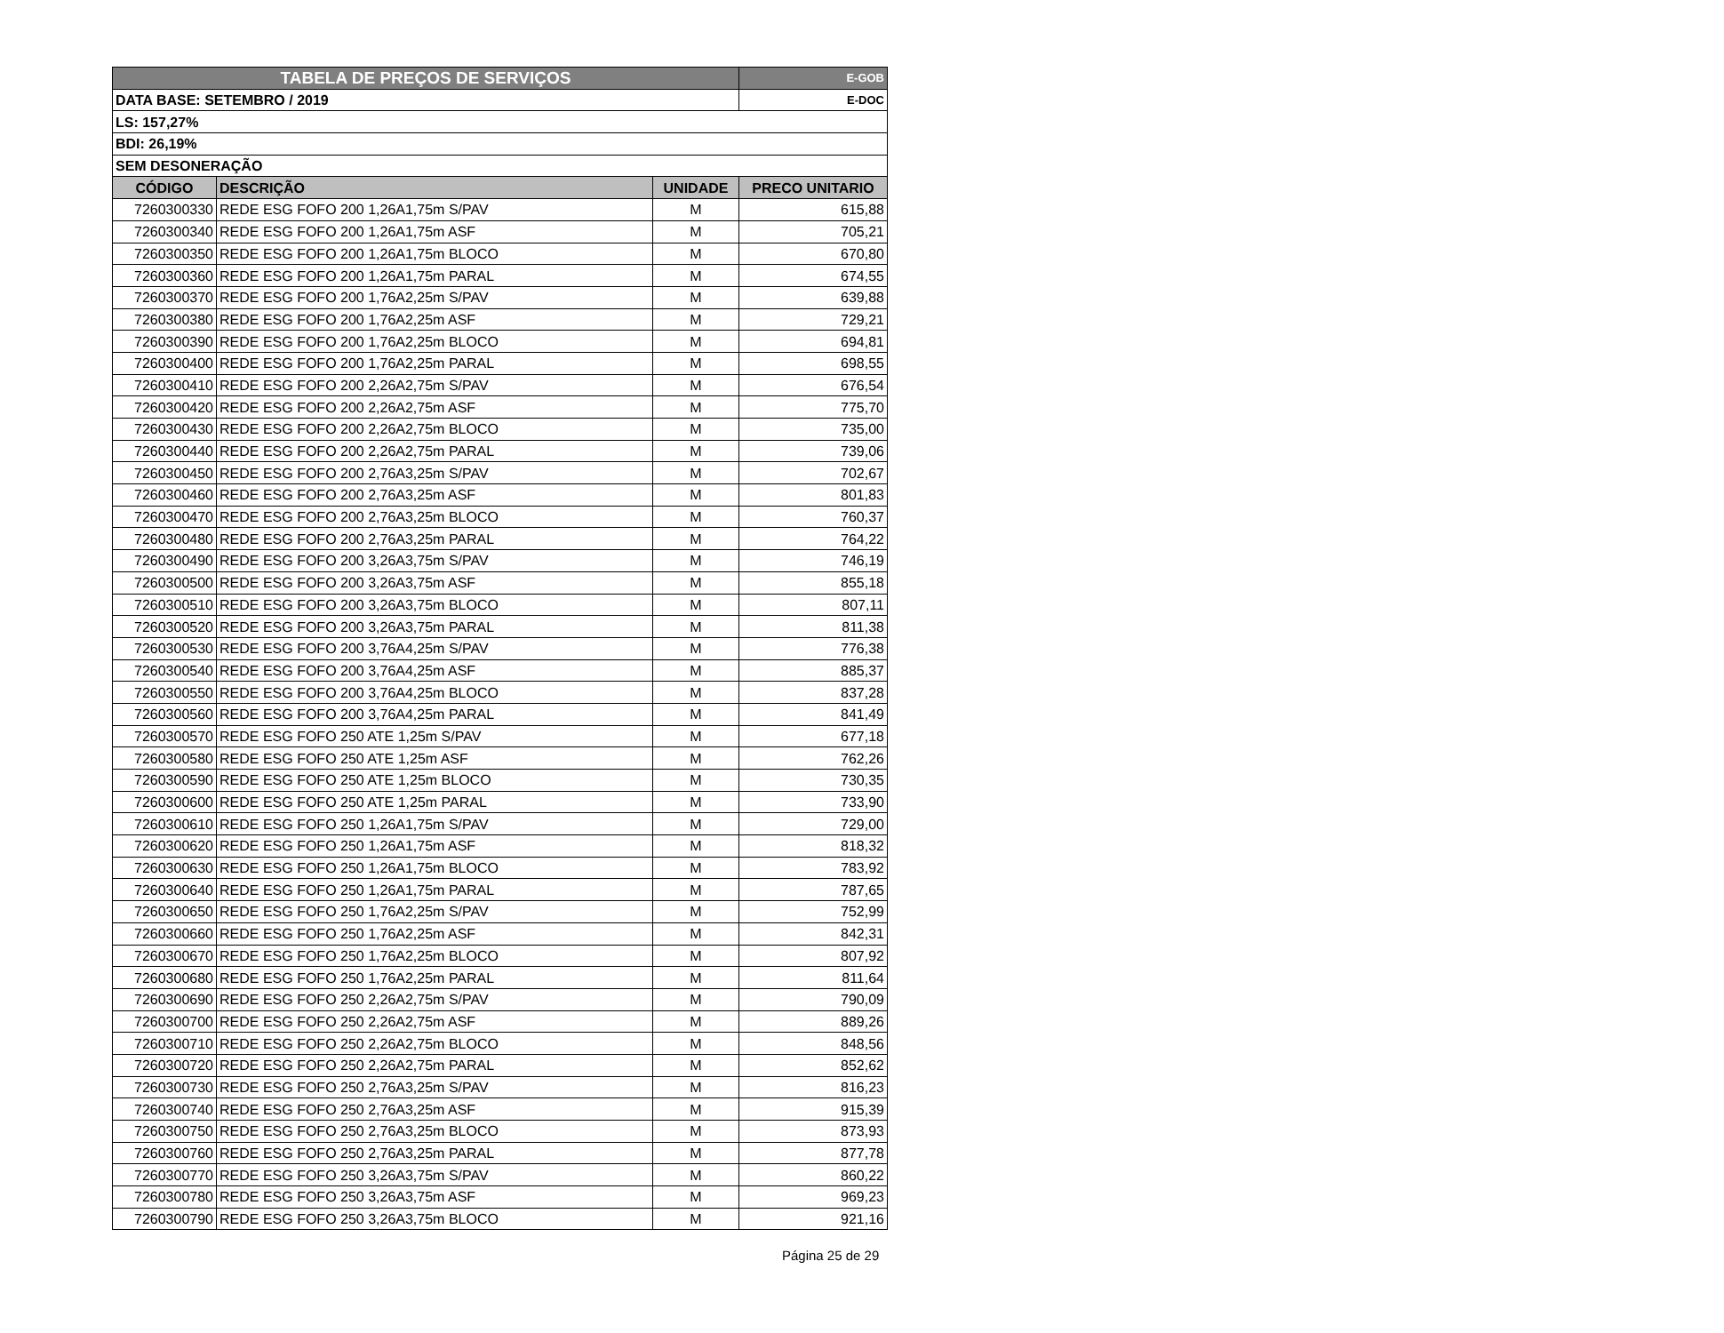| TABELA DE PREÇOS DE SERVIÇOS | | | E-GOB |
| DATA BASE: SETEMBRO / 2019 | | | E-DOC |
| LS: 157,27% | | | |
| BDI: 26,19% | | | |
| SEM DESONERAÇÃO | | | |
| CÓDIGO | DESCRIÇÃO | UNIDADE | PRECO UNITARIO |
| 7260300330 | REDE ESG FOFO 200 1,26A1,75m S/PAV | M | 615,88 |
| 7260300340 | REDE ESG FOFO 200 1,26A1,75m ASF | M | 705,21 |
| 7260300350 | REDE ESG FOFO 200 1,26A1,75m BLOCO | M | 670,80 |
| 7260300360 | REDE ESG FOFO 200 1,26A1,75m PARAL | M | 674,55 |
| 7260300370 | REDE ESG FOFO 200 1,76A2,25m S/PAV | M | 639,88 |
| 7260300380 | REDE ESG FOFO 200 1,76A2,25m ASF | M | 729,21 |
| 7260300390 | REDE ESG FOFO 200 1,76A2,25m BLOCO | M | 694,81 |
| 7260300400 | REDE ESG FOFO 200 1,76A2,25m PARAL | M | 698,55 |
| 7260300410 | REDE ESG FOFO 200 2,26A2,75m S/PAV | M | 676,54 |
| 7260300420 | REDE ESG FOFO 200 2,26A2,75m ASF | M | 775,70 |
| 7260300430 | REDE ESG FOFO 200 2,26A2,75m BLOCO | M | 735,00 |
| 7260300440 | REDE ESG FOFO 200 2,26A2,75m PARAL | M | 739,06 |
| 7260300450 | REDE ESG FOFO 200 2,76A3,25m S/PAV | M | 702,67 |
| 7260300460 | REDE ESG FOFO 200 2,76A3,25m ASF | M | 801,83 |
| 7260300470 | REDE ESG FOFO 200 2,76A3,25m BLOCO | M | 760,37 |
| 7260300480 | REDE ESG FOFO 200 2,76A3,25m PARAL | M | 764,22 |
| 7260300490 | REDE ESG FOFO 200 3,26A3,75m S/PAV | M | 746,19 |
| 7260300500 | REDE ESG FOFO 200 3,26A3,75m ASF | M | 855,18 |
| 7260300510 | REDE ESG FOFO 200 3,26A3,75m BLOCO | M | 807,11 |
| 7260300520 | REDE ESG FOFO 200 3,26A3,75m PARAL | M | 811,38 |
| 7260300530 | REDE ESG FOFO 200 3,76A4,25m S/PAV | M | 776,38 |
| 7260300540 | REDE ESG FOFO 200 3,76A4,25m ASF | M | 885,37 |
| 7260300550 | REDE ESG FOFO 200 3,76A4,25m BLOCO | M | 837,28 |
| 7260300560 | REDE ESG FOFO 200 3,76A4,25m PARAL | M | 841,49 |
| 7260300570 | REDE ESG FOFO 250 ATE 1,25m S/PAV | M | 677,18 |
| 7260300580 | REDE ESG FOFO 250 ATE 1,25m ASF | M | 762,26 |
| 7260300590 | REDE ESG FOFO 250 ATE 1,25m BLOCO | M | 730,35 |
| 7260300600 | REDE ESG FOFO 250 ATE 1,25m PARAL | M | 733,90 |
| 7260300610 | REDE ESG FOFO 250 1,26A1,75m S/PAV | M | 729,00 |
| 7260300620 | REDE ESG FOFO 250 1,26A1,75m ASF | M | 818,32 |
| 7260300630 | REDE ESG FOFO 250 1,26A1,75m BLOCO | M | 783,92 |
| 7260300640 | REDE ESG FOFO 250 1,26A1,75m PARAL | M | 787,65 |
| 7260300650 | REDE ESG FOFO 250 1,76A2,25m S/PAV | M | 752,99 |
| 7260300660 | REDE ESG FOFO 250 1,76A2,25m ASF | M | 842,31 |
| 7260300670 | REDE ESG FOFO 250 1,76A2,25m BLOCO | M | 807,92 |
| 7260300680 | REDE ESG FOFO 250 1,76A2,25m PARAL | M | 811,64 |
| 7260300690 | REDE ESG FOFO 250 2,26A2,75m S/PAV | M | 790,09 |
| 7260300700 | REDE ESG FOFO 250 2,26A2,75m ASF | M | 889,26 |
| 7260300710 | REDE ESG FOFO 250 2,26A2,75m BLOCO | M | 848,56 |
| 7260300720 | REDE ESG FOFO 250 2,26A2,75m PARAL | M | 852,62 |
| 7260300730 | REDE ESG FOFO 250 2,76A3,25m S/PAV | M | 816,23 |
| 7260300740 | REDE ESG FOFO 250 2,76A3,25m ASF | M | 915,39 |
| 7260300750 | REDE ESG FOFO 250 2,76A3,25m BLOCO | M | 873,93 |
| 7260300760 | REDE ESG FOFO 250 2,76A3,25m PARAL | M | 877,78 |
| 7260300770 | REDE ESG FOFO 250 3,26A3,75m S/PAV | M | 860,22 |
| 7260300780 | REDE ESG FOFO 250 3,26A3,75m ASF | M | 969,23 |
| 7260300790 | REDE ESG FOFO 250 3,26A3,75m BLOCO | M | 921,16 |
Página 25 de 29